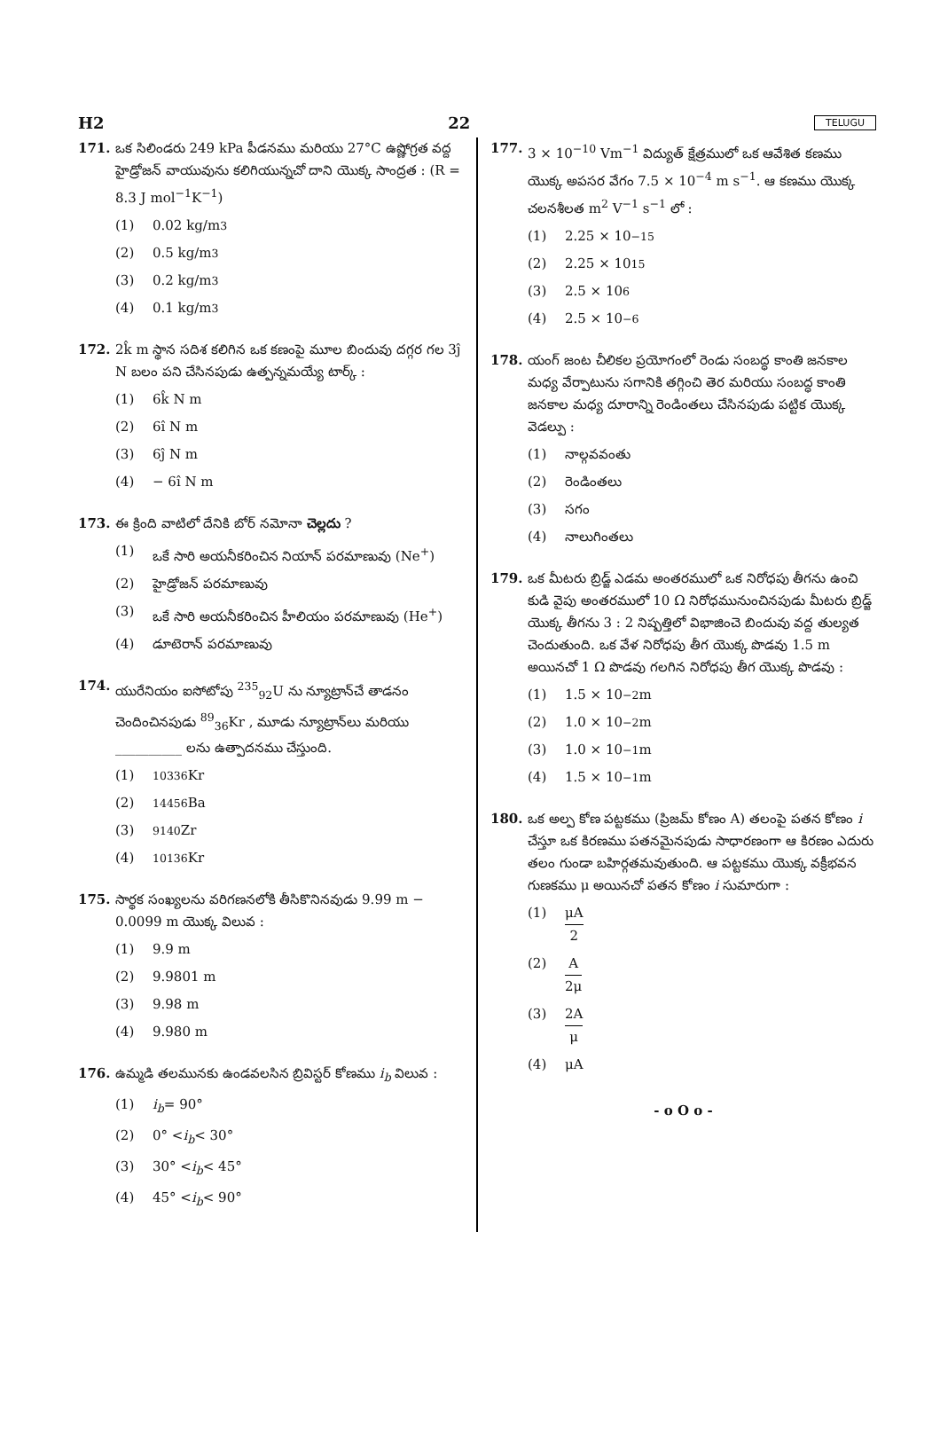H2 22 TELUGU
171. ఒక సిలిండరు 249 kPa పీడనము మరియు 27°C ఉష్ణోగ్రత వద్ద హైడ్రోజన్ వాయువును కలిగియున్నచో దాని యొక్క సాంద్రత : (R = 8.3 J mol<sup>−1</sup>K<sup>−1</sup>)
(1) 0.02 kg/m<sup>3</sup>
(2) 0.5 kg/m<sup>3</sup>
(3) 0.2 kg/m<sup>3</sup>
(4) 0.1 kg/m<sup>3</sup>
172. 2k̂ m స్థాన సదిశ కలిగిన ఒక కణంపై మూల బిందువు దగ్గర గల 3ĵ N బలం పని చేసినపుడు ఉత్పన్నమయ్యే టార్క్ :
(1) 6k̂ N m
(2) 6î N m
(3) 6ĵ N m
(4) − 6î N m
173. ఈ క్రింది వాటిలో దేనికి బోర్ నమోనా చెల్లదు ?
(1) ఒకే సారి అయనీకరించిన నియాన్ పరమాణువు (Ne<sup>+</sup>)
(2) హైడ్రోజన్ పరమాణువు
(3) ఒకే సారి అయనీకరించిన హీలియం పరమాణువు (He<sup>+</sup>)
(4) డూటెరాన్ పరమాణువు
174. యురేనియం ఐసోటోపు <sup>235</sup><sub>92</sub>U ను న్యూట్రాన్‌చే తాడనం చెందించినపుడు <sup>89</sup><sub>36</sub>Kr , మూడు న్యూట్రాన్‌లు మరియు __________ లను ఉత్పాదనము చేస్తుంది.
(1)<sup>103</sup><sub>36</sub>Kr
(2)<sup>144</sup><sub>56</sub>Ba
(3)<sup>91</sup><sub>40</sub>Zr
(4)<sup>101</sup><sub>36</sub>Kr
175. సార్థక సంఖ్యలను వరిగణనలోకి తీసికొనినవుడు 9.99 m − 0.0099 m యొక్క విలువ :
(1) 9.9 m
(2) 9.9801 m
(3) 9.98 m
(4) 9.980 m
176. ఉమ్మడి తలమునకు ఉండవలసిన బ్రివిస్టర్ కోణము i<sub>b</sub> విలువ :
(1) i<sub>b</sub> = 90°
(2) 0° < i<sub>b</sub> < 30°
(3) 30° < i<sub>b</sub> < 45°
(4) 45° < i<sub>b</sub> < 90°
177. 3 × 10<sup>−10</sup> Vm<sup>−1</sup> విద్యుత్ క్షేత్రములో ఒక ఆవేశిత కణము యొక్క అపసర వేగం 7.5 × 10<sup>−4</sup> m s<sup>−1</sup>. ఆ కణము యొక్క చలనశీలత m<sup>2</sup> V<sup>−1</sup> s<sup>−1</sup> లో :
(1) 2.25 × 10<sup>−15</sup>
(2) 2.25 × 10<sup>15</sup>
(3) 2.5 × 10<sup>6</sup>
(4) 2.5 × 10<sup>−6</sup>
178. యంగ్ జంట చీలికల ప్రయోగంలో రెండు సంబద్ధ కాంతి జనకాల మధ్య వేర్పాటును సగానికి తగ్గించి తెర మరియు సంబద్ధ కాంతి జనకాల మధ్య దూరాన్ని రెండింతలు చేసినపుడు పట్టిక యొక్క వెడల్పు :
(1) నాల్గవవంతు
(2) రెండింతలు
(3) సగం
(4) నాలుగింతలు
179. ఒక మీటరు బ్రిడ్జ్ ఎడమ అంతరములో ఒక నిరోధపు తీగను ఉంచి కుడి వైపు అంతరములో 10 Ω నిరోధమునుంచినపుడు మీటరు బ్రిడ్జ్ యొక్క తీగను 3 : 2 నిష్పత్తిలో విభాజించె బిందువు వద్ద తుల్యత చెందుతుంది. ఒక వేళ నిరోధపు తీగ యొక్క పొడవు 1.5 m అయినచో 1 Ω పొడవు గలగిన నిరోధపు తీగ యొక్క పొడవు :
(1) 1.5 × 10<sup>−2</sup> m
(2) 1.0 × 10<sup>−2</sup> m
(3) 1.0 × 10<sup>−1</sup> m
(4) 1.5 × 10<sup>−1</sup> m
180. ఒక అల్ప కోణ పట్టకము (ప్రిజమ్ కోణం A) తలంపై పతన కోణం i చేస్తూ ఒక కిరణము పతనమైనపుడు సాధారణంగా ఆ కిరణం ఎదురు తలం గుండా బహిర్గతమవుతుంది. ఆ పట్టకము యొక్క వక్రీభవన గుణకము μ అయినచో పతన కోణం i సుమారుగా :
(1) μA 2
(2) A 2μ
(3) 2A μ
(4) μA
- o O o -